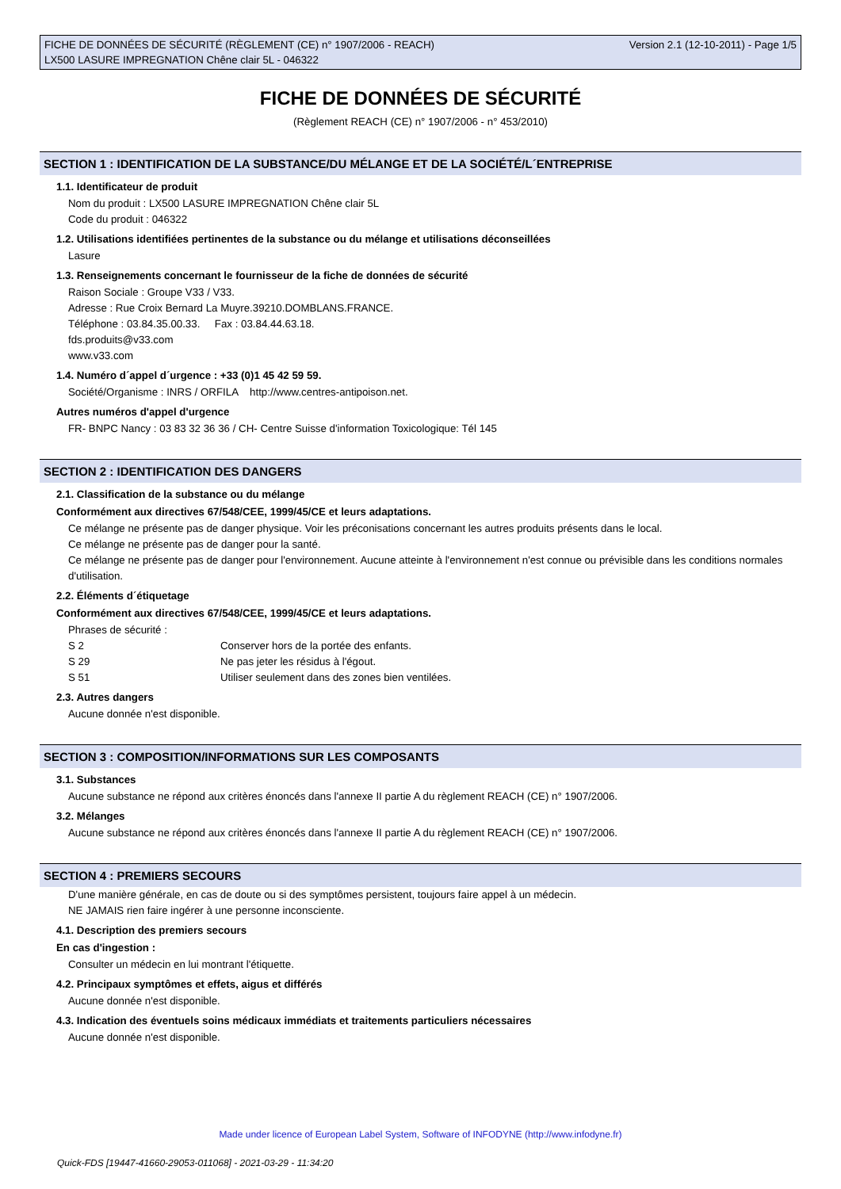FICHE DE DONNÉES DE SÉCURITÉ (RÈGLEMENT (CE) n° 1907/2006 - REACH)
LX500 LASURE IMPREGNATION Chêne clair 5L - 046322
Version 2.1 (12-10-2011) - Page 1/5
FICHE DE DONNÉES DE SÉCURITÉ
(Règlement REACH (CE) n° 1907/2006 - n° 453/2010)
SECTION 1 : IDENTIFICATION DE LA SUBSTANCE/DU MÉLANGE ET DE LA SOCIÉTÉ/L´ENTREPRISE
1.1. Identificateur de produit
Nom du produit : LX500 LASURE IMPREGNATION Chêne clair 5L
Code du produit : 046322
1.2. Utilisations identifiées pertinentes de la substance ou du mélange et utilisations déconseillées
Lasure
1.3. Renseignements concernant le fournisseur de la fiche de données de sécurité
Raison Sociale : Groupe V33 / V33.
Adresse : Rue Croix Bernard La Muyre.39210.DOMBLANS.FRANCE.
Téléphone : 03.84.35.00.33. Fax : 03.84.44.63.18.
fds.produits@v33.com
www.v33.com
1.4. Numéro d´appel d´urgence : +33 (0)1 45 42 59 59.
Société/Organisme : INRS / ORFILA http://www.centres-antipoison.net.
Autres numéros d'appel d'urgence
FR- BNPC Nancy : 03 83 32 36 36 / CH- Centre Suisse d'information Toxicologique: Tél 145
SECTION 2 : IDENTIFICATION DES DANGERS
2.1. Classification de la substance ou du mélange
Conformément aux directives 67/548/CEE, 1999/45/CE et leurs adaptations.
Ce mélange ne présente pas de danger physique. Voir les préconisations concernant les autres produits présents dans le local.
Ce mélange ne présente pas de danger pour la santé.
Ce mélange ne présente pas de danger pour l'environnement. Aucune atteinte à l'environnement n'est connue ou prévisible dans les conditions normales d'utilisation.
2.2. Éléments d´étiquetage
Conformément aux directives 67/548/CEE, 1999/45/CE et leurs adaptations.
Phrases de sécurité :
| S 2 | Conserver hors de la portée des enfants. |
| S 29 | Ne pas jeter les résidus à l'égout. |
| S 51 | Utiliser seulement dans des zones bien ventilées. |
2.3. Autres dangers
Aucune donnée n'est disponible.
SECTION 3 : COMPOSITION/INFORMATIONS SUR LES COMPOSANTS
3.1. Substances
Aucune substance ne répond aux critères énoncés dans l'annexe II partie A du règlement REACH (CE) n° 1907/2006.
3.2. Mélanges
Aucune substance ne répond aux critères énoncés dans l'annexe II partie A du règlement REACH (CE) n° 1907/2006.
SECTION 4 : PREMIERS SECOURS
D'une manière générale, en cas de doute ou si des symptômes persistent, toujours faire appel à un médecin.
NE JAMAIS rien faire ingérer à une personne inconsciente.
4.1. Description des premiers secours
En cas d'ingestion :
Consulter un médecin en lui montrant l'étiquette.
4.2. Principaux symptômes et effets, aigus et différés
Aucune donnée n'est disponible.
4.3. Indication des éventuels soins médicaux immédiats et traitements particuliers nécessaires
Aucune donnée n'est disponible.
Made under licence of European Label System, Software of INFODYNE (http://www.infodyne.fr)
Quick-FDS [19447-41660-29053-011068] - 2021-03-29 - 11:34:20